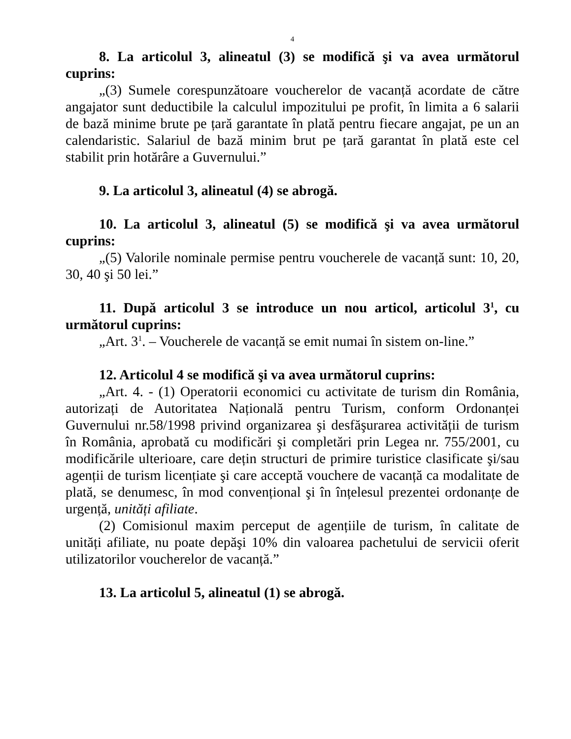4
8. La articolul 3, alineatul (3) se modifică şi va avea următorul cuprins:
„(3) Sumele corespunzătoare voucherelor de vacanță acordate de către angajator sunt deductibile la calculul impozitului pe profit, în limita a 6 salarii de bază minime brute pe țară garantate în plată pentru fiecare angajat, pe un an calendaristic. Salariul de bază minim brut pe țară garantat în plată este cel stabilit prin hotărâre a Guvernului.”
9. La articolul 3, alineatul (4) se abrogă.
10. La articolul 3, alineatul (5) se modifică şi va avea următorul cuprins:
„(5) Valorile nominale permise pentru voucherele de vacanță sunt: 10, 20, 30, 40 şi 50 lei.”
11. După articolul 3 se introduce un nou articol, articolul 3<sup>1</sup>, cu următorul cuprins:
„Art. 3<sup>1</sup>. – Voucherele de vacanță se emit numai în sistem on-line.”
12. Articolul 4 se modifică şi va avea următorul cuprins:
„Art. 4. - (1) Operatorii economici cu activitate de turism din România, autorizați de Autoritatea Națională pentru Turism, conform Ordonanței Guvernului nr.58/1998 privind organizarea şi desfăşurarea activității de turism în România, aprobată cu modificări şi completări prin Legea nr. 755/2001, cu modificările ulterioare, care dețin structuri de primire turistice clasificate şi/sau agenții de turism licențiate şi care acceptă vouchere de vacanță ca modalitate de plată, se denumesc, în mod convențional şi în înțelesul prezentei ordonanțe de urgență, unități afiliate.
(2) Comisionul maxim perceput de agențiile de turism, în calitate de unități afiliate, nu poate depăşi 10% din valoarea pachetului de servicii oferit utilizatorilor voucherelor de vacanță.”
13. La articolul 5, alineatul (1) se abrogă.